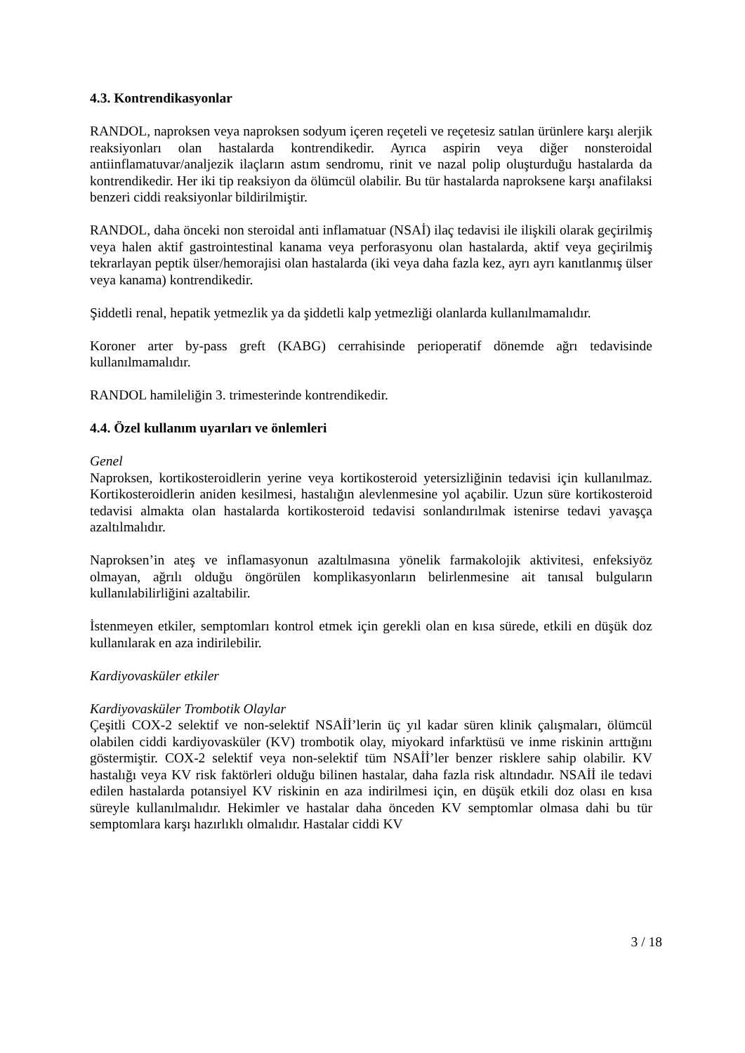4.3. Kontrendikasyonlar
RANDOL, naproksen veya naproksen sodyum içeren reçeteli ve reçetesiz satılan ürünlere karşı alerjik reaksiyonları olan hastalarda kontrendikedir. Ayrıca aspirin veya diğer nonsteroidal antiinflamatuvar/analjezik ilaçların astım sendromu, rinit ve nazal polip oluşturduğu hastalarda da kontrendikedir. Her iki tip reaksiyon da ölümcül olabilir. Bu tür hastalarda naproksene karşı anafilaksi benzeri ciddi reaksiyonlar bildirilmiştir.
RANDOL, daha önceki non steroidal anti inflamatuar (NSAİ) ilaç tedavisi ile ilişkili olarak geçirilmiş veya halen aktif gastrointestinal kanama veya perforasyonu olan hastalarda, aktif veya geçirilmiş tekrarlayan peptik ülser/hemorajisi olan hastalarda (iki veya daha fazla kez, ayrı ayrı kanıtlanmış ülser veya kanama) kontrendikedir.
Şiddetli renal, hepatik yetmezlik ya da şiddetli kalp yetmezliği olanlarda kullanılmamalıdır.
Koroner arter by-pass greft (KABG) cerrahisinde perioperatif dönemde ağrı tedavisinde kullanılmamalıdır.
RANDOL hamileliğin 3. trimesterinde kontrendikedir.
4.4. Özel kullanım uyarıları ve önlemleri
Genel
Naproksen, kortikosteroidlerin yerine veya kortikosteroid yetersizliğinin tedavisi için kullanılmaz. Kortikosteroidlerin aniden kesilmesi, hastalığın alevlenmesine yol açabilir. Uzun süre kortikosteroid tedavisi almakta olan hastalarda kortikosteroid tedavisi sonlandırılmak istenirse tedavi yavaşça azaltılmalıdır.
Naproksen’in ateş ve inflamasyonun azaltılmasına yönelik farmakolojik aktivitesi, enfeksiyöz olmayan, ağrılı olduğu öngörülen komplikasyonların belirlenmesine ait tanısal bulguların kullanılabilirliğini azaltabilir.
İstenmeyen etkiler, semptomları kontrol etmek için gerekli olan en kısa sürede, etkili en düşük doz kullanılarak en aza indirilebilir.
Kardiyovasküler etkiler
Kardiyovasküler Trombotik Olaylar
Çeşitli COX-2 selektif ve non-selektif NSAİİ’lerin üç yıl kadar süren klinik çalışmaları, ölümcül olabilen ciddi kardiyovasküler (KV) trombotik olay, miyokard infarktüsü ve inme riskinin arttığını göstermiştir. COX-2 selektif veya non-selektif tüm NSAİİ’ler benzer risklere sahip olabilir. KV hastalığı veya KV risk faktörleri olduğu bilinen hastalar, daha fazla risk altındadır. NSAİİ ile tedavi edilen hastalarda potansiyel KV riskinin en aza indirilmesi için, en düşük etkili doz olası en kısa süreyle kullanılmalıdır. Hekimler ve hastalar daha önceden KV semptomlar olmasa dahi bu tür semptomlara karşı hazırlıklı olmalıdır. Hastalar ciddi KV
3 / 18